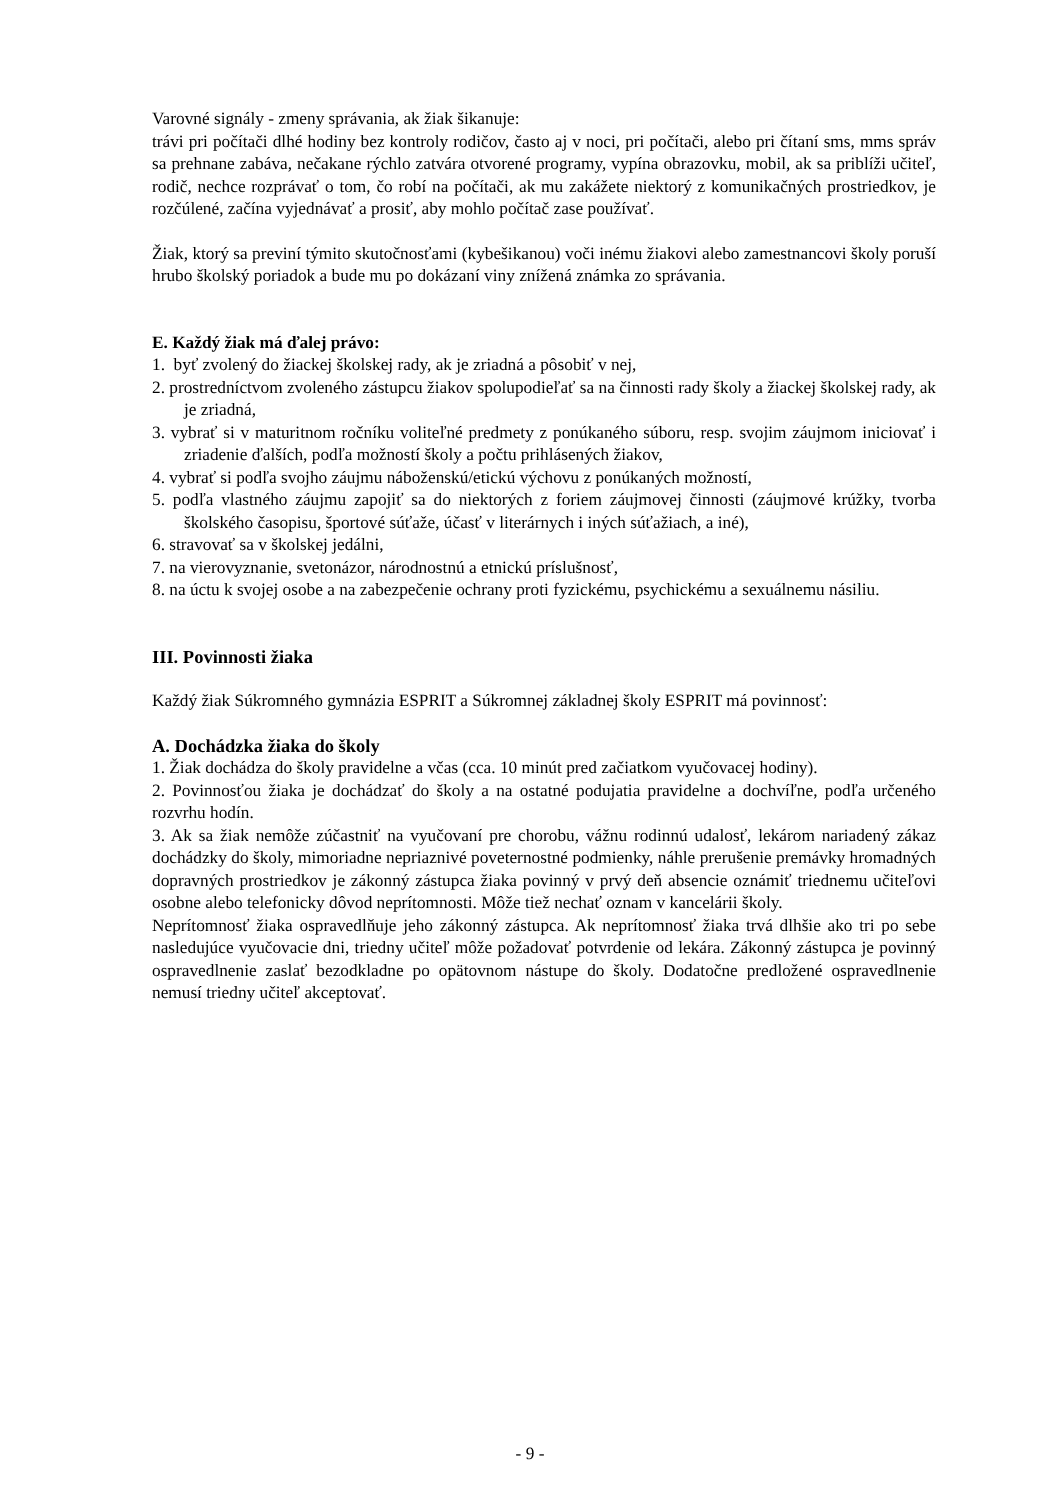Varovné signály - zmeny správania, ak žiak šikanuje:
trávi pri počítači dlhé hodiny bez kontroly rodičov, často aj v noci, pri počítači, alebo pri čítaní sms, mms správ sa prehnane zabáva, nečakane rýchlo zatvára otvorené programy, vypína obrazovku, mobil, ak sa priblíži učiteľ, rodič, nechce rozprávať o tom, čo robí na počítači, ak mu zakážete niektorý z komunikačných prostriedkov, je rozčúlené, začína vyjednávať a prosiť, aby mohlo počítač zase používať.
Žiak, ktorý sa previní týmito skutočnosťami (kybešikanou) voči inému žiakovi alebo zamestnancovi školy poruší hrubo školský poriadok a bude mu po dokázaní viny znížená známka zo správania.
E. Každý žiak má ďalej právo:
1. byť zvolený do žiackej školskej rady, ak je zriadná a pôsobiť v nej,
2. prostredníctvom zvoleného zástupcu žiakov spolupodieľať sa na činnosti rady školy a žiackej školskej rady, ak je zriadná,
3. vybrať si v maturitnom ročníku voliteľné predmety z ponúkaného súboru, resp. svojim záujmom iniciovať i zriadenie ďalších, podľa možností školy a počtu prihlásených žiakov,
4. vybrať si podľa svojho záujmu náboženskú/etickú výchovu z ponúkaných možností,
5. podľa vlastného záujmu zapojiť sa do niektorých z foriem záujmovej činnosti (záujmové krúžky, tvorba školského časopisu, športové súťaže, účasť v literárnych i iných súťažiach, a iné),
6. stravovať sa v školskej jedálni,
7. na vierovyznanie, svetonázor, národnostnú a etnickú príslušnosť,
8. na úctu k svojej osobe a na zabezpečenie ochrany proti fyzickému, psychickému a sexuálnemu násiliu.
III. Povinnosti žiaka
Každý žiak Súkromného gymnázia ESPRIT a Súkromnej základnej školy ESPRIT má povinnosť:
A. Dochádzka žiaka do školy
1. Žiak dochádza do školy pravidelne a včas (cca. 10 minút pred začiatkom vyučovacej hodiny).
2. Povinnosťou žiaka je dochádzať do školy a na ostatné podujatia pravidelne a dochvíľne, podľa určeného rozvrhu hodín.
3. Ak sa žiak nemôže zúčastniť na vyučovaní pre chorobu, vážnu rodinnú udalosť, lekárom nariadený zákaz dochádzky do školy, mimoriadne nepriaznivé poveternostné podmienky, náhle prerušenie premávky hromadných dopravných prostriedkov je zákonný zástupca žiaka povinný v prvý deň absencie oznámiť triednemu učiteľovi osobne alebo telefonicky dôvod neprítomnosti. Môže tiež nechať oznam v kancelárii školy.
Neprítomnosť žiaka ospravedlňuje jeho zákonný zástupca. Ak neprítomnosť žiaka trvá dlhšie ako tri po sebe nasledujúce vyučovacie dni, triedny učiteľ môže požadovať potvrdenie od lekára. Zákonný zástupca je povinný ospravedlnenie zaslať bezodkladne po opätovnom nástupe do školy. Dodatočne predložené ospravedlnenie nemusí triedny učiteľ akceptovať.
- 9 -